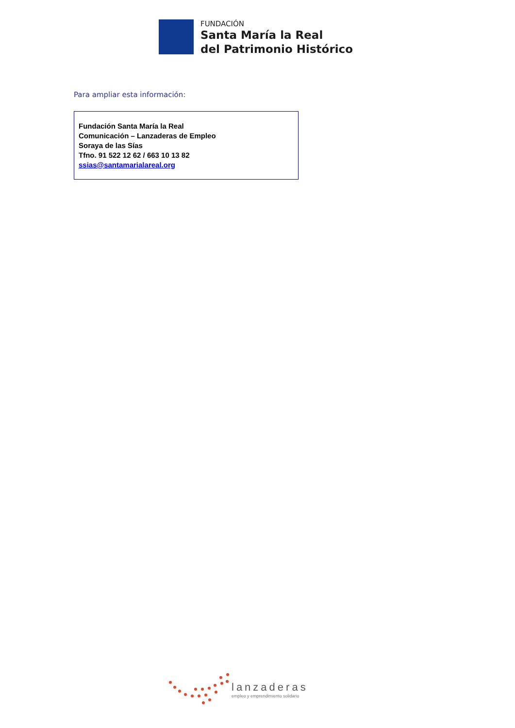FUNDACIÓN
Santa María la Real
del Patrimonio Histórico
Para ampliar esta información:
Fundación Santa María la Real
Comunicación – Lanzaderas de Empleo
Soraya de las Sías
Tfno. 91 522 12 62 / 663 10 13 82
ssias@santamarialareal.org
lanzaderas
empleo y emprendimiento solidario